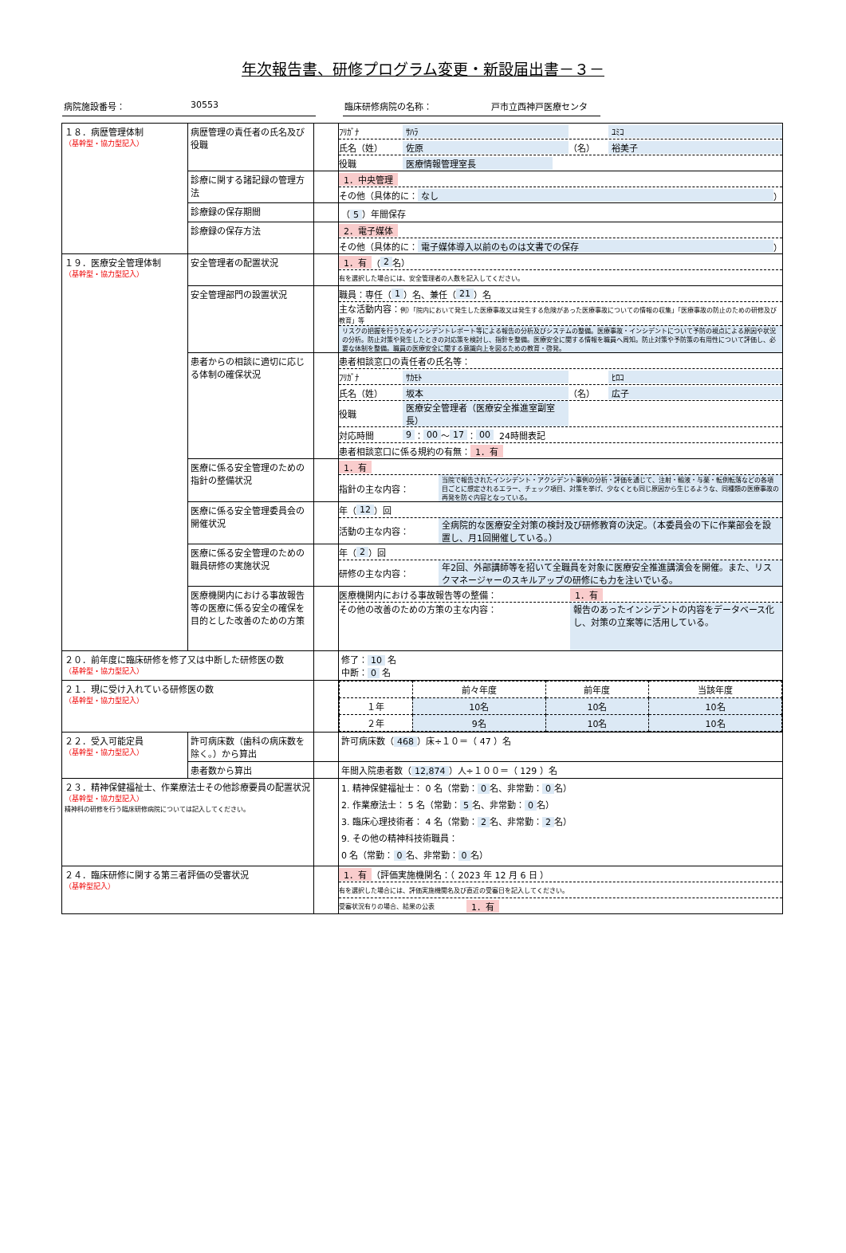年次報告書、研修プログラム変更・新設届出書－３－
病院施設番号： 30553 臨床研修病院の名称： 戸市立西神戸医療センタ
| １８．病歴管理体制 （基幹型・協力型記入） | 病歴管理の責任者の氏名及び役職 | | ﾌﾘｶﾞﾅ ｻﾊﾗ ﾕﾐｺ 氏名（姓） 佐原 （名） 裕美子 役職 医療情報管理室長 |
| | 診療に関する諸記録の管理方法 | | 1．中央管理 その他（具体的に： なし ） |
| | 診療録の保存期間 | | （ 5 ）年間保存 |
| | 診療録の保存方法 | | 2．電子媒体 その他（具体的に： 電子媒体導入以前のものは文書での保存 ） |
| １９．医療安全管理体制 （基幹型・協力型記入） | 安全管理者の配置状況 | | 1．有 （ 2 名） 有を選択した場合には、安全管理者の人数を記入してください。 |
| | 安全管理部門の設置状況 | | 職員：専任（ 1 ）名、兼任（ 21 ）名 主な活動内容： 例）「院内において発生した医療事故又は発生する危険があった医療事故についての情報の収集」「医療事故の防止のための研修及び教育」等 リスクの把握を行うためインシデントレポート等による報告の分析及びシステムの整備。医療事故・インシデントについて予防の視点による原因や状況の分析。防止対策や発生したときの対応策を検討し、指針を整備。医療安全に関する情報を職員へ周知。防止対策や予防策の有用性について評価し、必要な体制を整備。職員の医療安全に関する意識向上を図るための教育・啓発。 |
| | 患者からの相談に適切に応じる体制の確保状況 | | 患者相談窓口の責任者の氏名等： ﾌﾘｶﾞﾅ ｻｶﾓﾄ ﾋﾛｺ 氏名（姓） 坂本 （名） 広子 役職 医療安全管理者（医療安全推進室副室長） 対応時間 9 ： 00 ～ 17 ： 00 24時間表記 患者相談窓口に係る規約の有無： 1．有 |
| | 医療に係る安全管理のための指針の整備状況 | | 1．有 指針の主な内容： 当院で報告されたインシデント・アクシデント事例の分析・評価を通じて、注射・輸液・与薬・転倒転落などの各項目ごとに想定されるエラー、チェック項目、対策を挙げ、少なくとも同じ原因から生じるような、同種類の医療事故の再発を防ぐ内容となっている。 |
| | 医療に係る安全管理委員会の開催状況 | | 年（ 12 ）回 活動の主な内容： 全病院的な医療安全対策の検討及び研修教育の決定。（本委員会の下に作業部会を設置し、月1回開催している。） |
| | 医療に係る安全管理のための職員研修の実施状況 | | 年（ 2 ）回 研修の主な内容： 年2回、外部講師等を招いて全職員を対象に医療安全推進講演会を開催。また、リスクマネージャーのスキルアップの研修にも力を注いでいる。 |
| | 医療機関内における事故報告等の医療に係る安全の確保を目的とした改善のための方策 | | 医療機関内における事故報告等の整備： 1．有 その他の改善のための方策の主な内容： 報告のあったインシデントの内容をデータベース化し、対策の立案等に活用している。 |
| ２０．前年度に臨床研修を修了又は中断した研修医の数 （基幹型・協力型記入） | | | 修了： 10 名 中断： 0 名 |
| ２１．現に受け入れている研修医の数 （基幹型・協力型記入） | | | / / 前々年度 / 前年度 / 当該年度 / / --- / --- / --- / --- / / １年 / 10名 / 10名 / 10名 / / ２年 / 9名 / 10名 / 10名 / |
| ２２．受入可能定員 （基幹型・協力型記入） | 許可病床数（歯科の病床数を除く。）から算出 | | 許可病床数（ 468 ）床÷１０＝（ 47 ）名 |
| | 患者数から算出 | | 年間入院患者数（ 12,874 ）人÷１００＝（ 129 ）名 |
| ２３．精神保健福祉士、作業療法士その他診療要員の配置状況 （基幹型・協力型記入） 精神科の研修を行う臨床研修病院については記入してください。 | | | 1. 精神保健福祉士： 0 名（常勤： 0 名、非常勤： 0 名） 2. 作業療法士： 5 名（常勤： 5 名、非常勤： 0 名） 3. 臨床心理技術者： 4 名（常勤： 2 名、非常勤： 2 名） 9. その他の精神科技術職員： 0 名（常勤： 0 名、非常勤： 0 名） |
| ２４．臨床研修に関する第三者評価の受審状況 （基幹型記入） | | | 1．有 （評価実施機関名：（ 2023 年 12 月 6 日 ） 有を選択した場合には、評価実施機関名及び直近の受審日を記入してください。 受審状況有りの場合、結果の公表 1．有 |